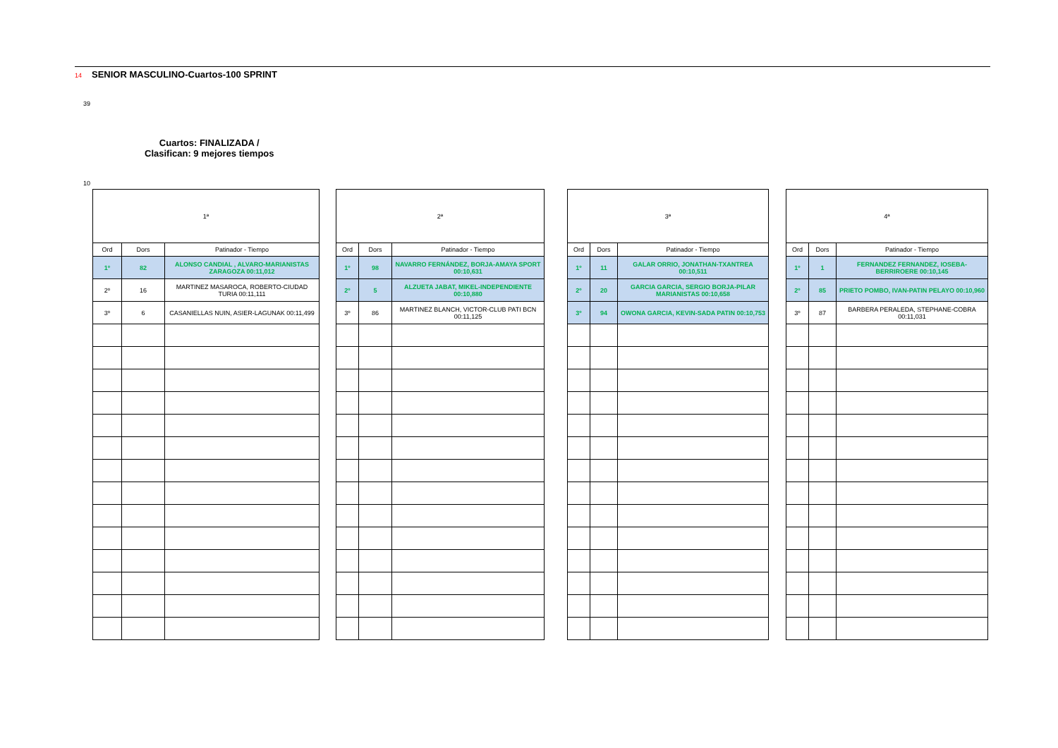14 SENIOR MASCULINO-Cuartos-100 SPRINT
39
Cuartos: FINALIZADA /
Clasifican: 9 mejores tiempos
10
| 1ª | | |
| --- | --- | --- |
| Ord | Dors | Patinador - Tiempo |
| 1º | 82 | ALONSO CANDIAL , ALVARO-MARIANISTAS ZARAGOZA 00:11,012 |
| 2º | 16 | MARTINEZ MASAROCA, ROBERTO-CIUDAD TURIA 00:11,111 |
| 3º | 6 | CASANIELLAS NUIN, ASIER-LAGUNAK 00:11,499 |
| 2ª | | |
| --- | --- | --- |
| Ord | Dors | Patinador - Tiempo |
| 1º | 98 | NAVARRO FERNÁNDEZ, BORJA-AMAYA SPORT 00:10,631 |
| 2º | 5 | ALZUETA JABAT, MIKEL-INDEPENDIENTE 00:10,880 |
| 3º | 86 | MARTINEZ BLANCH, VICTOR-CLUB PATI BCN 00:11,125 |
| 3ª | | |
| --- | --- | --- |
| Ord | Dors | Patinador - Tiempo |
| 1º | 11 | GALAR ORRIO, JONATHAN-TXANTREA 00:10,511 |
| 2º | 20 | GARCIA GARCIA, SERGIO BORJA-PILAR MARIANISTAS 00:10,658 |
| 3º | 94 | OWONA GARCIA, KEVIN-SADA PATIN 00:10,753 |
| 4ª | | |
| --- | --- | --- |
| Ord | Dors | Patinador - Tiempo |
| 1º | 1 | FERNANDEZ FERNANDEZ, IOSEBA-BERRIROERE 00:10,145 |
| 2º | 85 | PRIETO POMBO, IVAN-PATIN PELAYO 00:10,960 |
| 3º | 87 | BARBERA PERALEDA, STEPHANE-COBRA 00:11,031 |